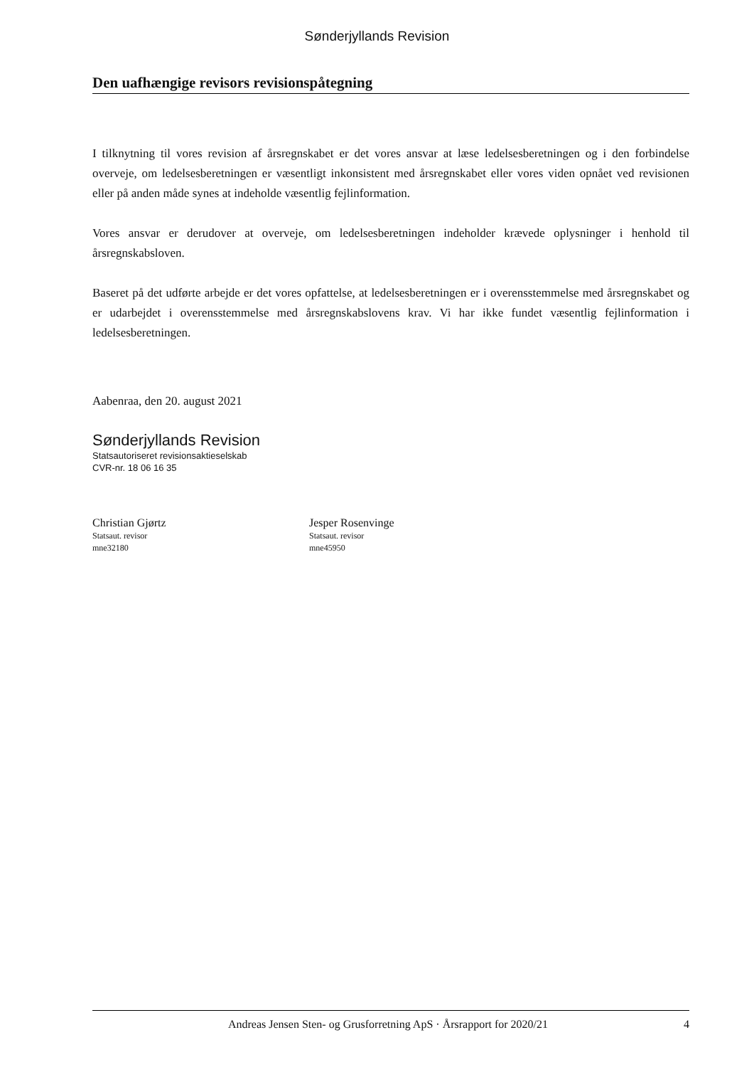Sønderjyllands Revision
Den uafhængige revisors revisionspåtegning
I tilknytning til vores revision af årsregnskabet er det vores ansvar at læse ledelsesberetningen og i den forbindelse overveje, om ledelsesberetningen er væsentligt inkonsistent med årsregnskabet eller vores viden opnået ved revisionen eller på anden måde synes at indeholde væsentlig fejlinformation.
Vores ansvar er derudover at overveje, om ledelsesberetningen indeholder krævede oplysninger i henhold til årsregnskabsloven.
Baseret på det udførte arbejde er det vores opfattelse, at ledelsesberetningen er i overensstemmelse med årsregnskabet og er udarbejdet i overensstemmelse med årsregnskabslovens krav. Vi har ikke fundet væsentlig fejlinformation i ledelsesberetningen.
Aabenraa, den 20. august 2021
Sønderjyllands Revision
Statsautoriseret revisionsaktieselskab
CVR-nr. 18 06 16 35
Christian Gjørtz
Statsaut. revisor
mne32180
Jesper Rosenvinge
Statsaut. revisor
mne45950
Andreas Jensen Sten- og Grusforretning ApS · Årsrapport for 2020/21 4